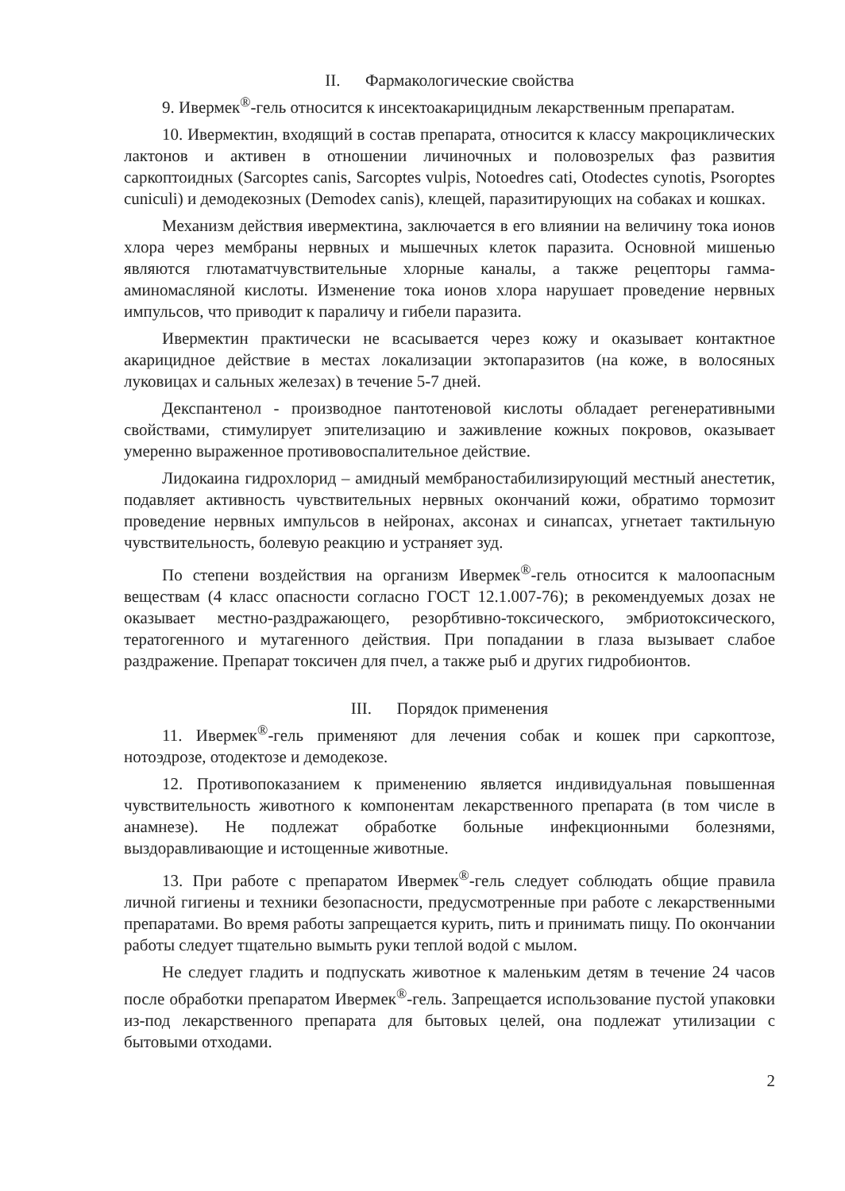II. Фармакологические свойства
9. Ивермек<sup>®</sup>-гель относится к инсектоакарицидным лекарственным препаратам.
10. Ивермектин, входящий в состав препарата, относится к классу макроциклических лактонов и активен в отношении личиночных и половозрелых фаз развития саркоптоидных (Sarcoptes canis, Sarcoptes vulpis, Notoedres cati, Otodectes cynotis, Psoroptes cuniculi) и демодекозных (Demodex canis), клещей, паразитирующих на собаках и кошках.
Механизм действия ивермектина, заключается в его влиянии на величину тока ионов хлора через мембраны нервных и мышечных клеток паразита. Основной мишенью являются глютаматчувствительные хлорные каналы, а также рецепторы гамма-аминомасляной кислоты. Изменение тока ионов хлора нарушает проведение нервных импульсов, что приводит к параличу и гибели паразита.
Ивермектин практически не всасывается через кожу и оказывает контактное акарицидное действие в местах локализации эктопаразитов (на коже, в волосяных луковицах и сальных железах) в течение 5-7 дней.
Декспантенол - производное пантотеновой кислоты обладает регенеративными свойствами, стимулирует эпителизацию и заживление кожных покровов, оказывает умеренно выраженное противовоспалительное действие.
Лидокаина гидрохлорид – амидный мембраностабилизирующий местный анестетик, подавляет активность чувствительных нервных окончаний кожи, обратимо тормозит проведение нервных импульсов в нейронах, аксонах и синапсах, угнетает тактильную чувствительность, болевую реакцию и устраняет зуд.
По степени воздействия на организм Ивермек<sup>®</sup>-гель относится к малоопасным веществам (4 класс опасности согласно ГОСТ 12.1.007-76); в рекомендуемых дозах не оказывает местно-раздражающего, резорбтивно-токсического, эмбриотоксического, тератогенного и мутагенного действия. При попадании в глаза вызывает слабое раздражение. Препарат токсичен для пчел, а также рыб и других гидробионтов.
III. Порядок применения
11. Ивермек<sup>®</sup>-гель применяют для лечения собак и кошек при саркоптозе, нотоэдрозе, отодектозе и демодекозе.
12. Противопоказанием к применению является индивидуальная повышенная чувствительность животного к компонентам лекарственного препарата (в том числе в анамнезе). Не подлежат обработке больные инфекционными болезнями, выздоравливающие и истощенные животные.
13. При работе с препаратом Ивермек<sup>®</sup>-гель следует соблюдать общие правила личной гигиены и техники безопасности, предусмотренные при работе с лекарственными препаратами. Во время работы запрещается курить, пить и принимать пищу. По окончании работы следует тщательно вымыть руки теплой водой с мылом.
Не следует гладить и подпускать животное к маленьким детям в течение 24 часов после обработки препаратом Ивермек<sup>®</sup>-гель. Запрещается использование пустой упаковки из-под лекарственного препарата для бытовых целей, она подлежат утилизации с бытовыми отходами.
2